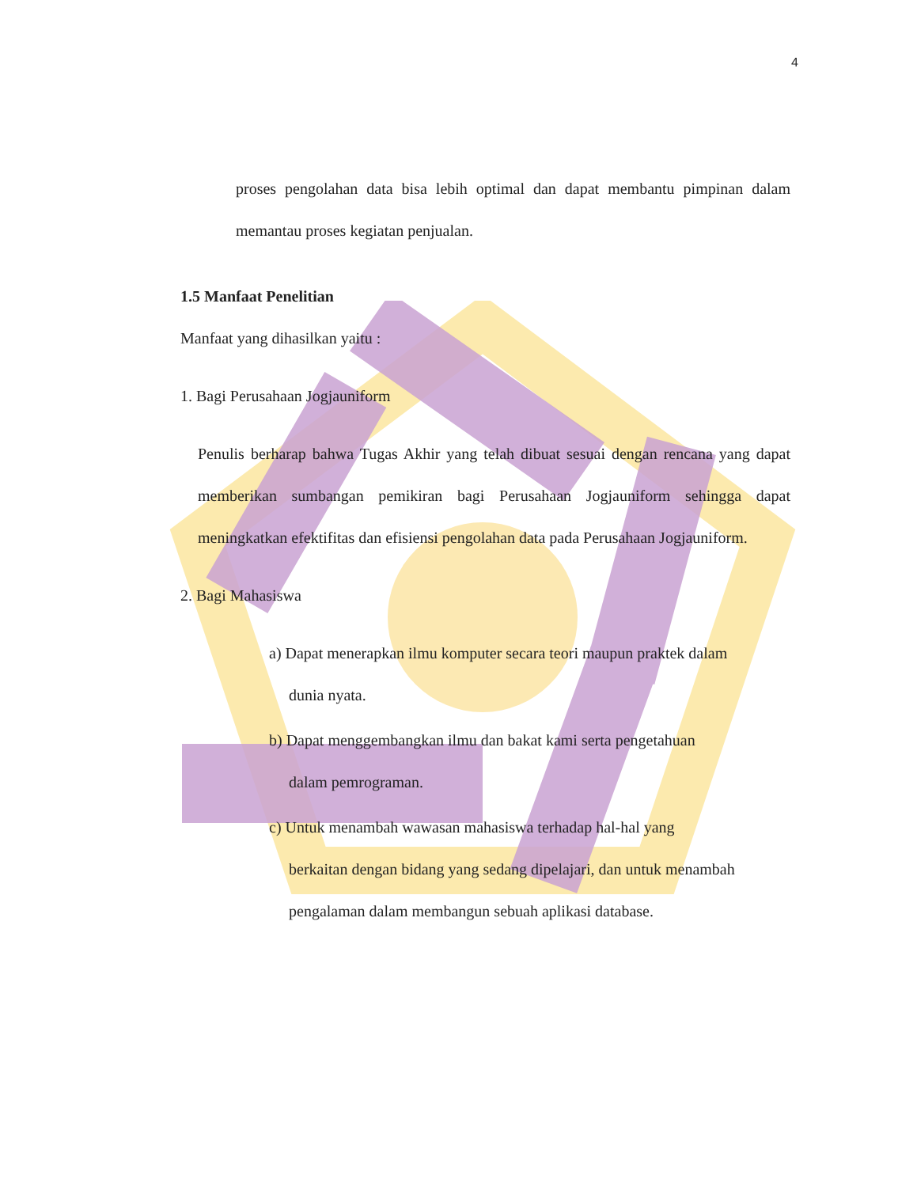4
proses pengolahan data bisa lebih optimal dan dapat membantu pimpinan dalam memantau proses kegiatan penjualan.
1.5 Manfaat Penelitian
Manfaat yang dihasilkan yaitu :
1. Bagi Perusahaan Jogjauniform
Penulis berharap bahwa Tugas Akhir yang telah dibuat sesuai dengan rencana yang dapat memberikan sumbangan pemikiran bagi Perusahaan Jogjauniform sehingga dapat meningkatkan efektifitas dan efisiensi pengolahan data pada Perusahaan Jogjauniform.
2. Bagi Mahasiswa
a) Dapat menerapkan ilmu komputer secara teori maupun praktek dalam
dunia nyata.
b) Dapat menggembangkan ilmu dan bakat kami serta pengetahuan
dalam pemrograman.
c) Untuk menambah wawasan mahasiswa terhadap hal-hal yang
berkaitan dengan bidang yang sedang dipelajari, dan untuk menambah
pengalaman dalam membangun sebuah aplikasi database.